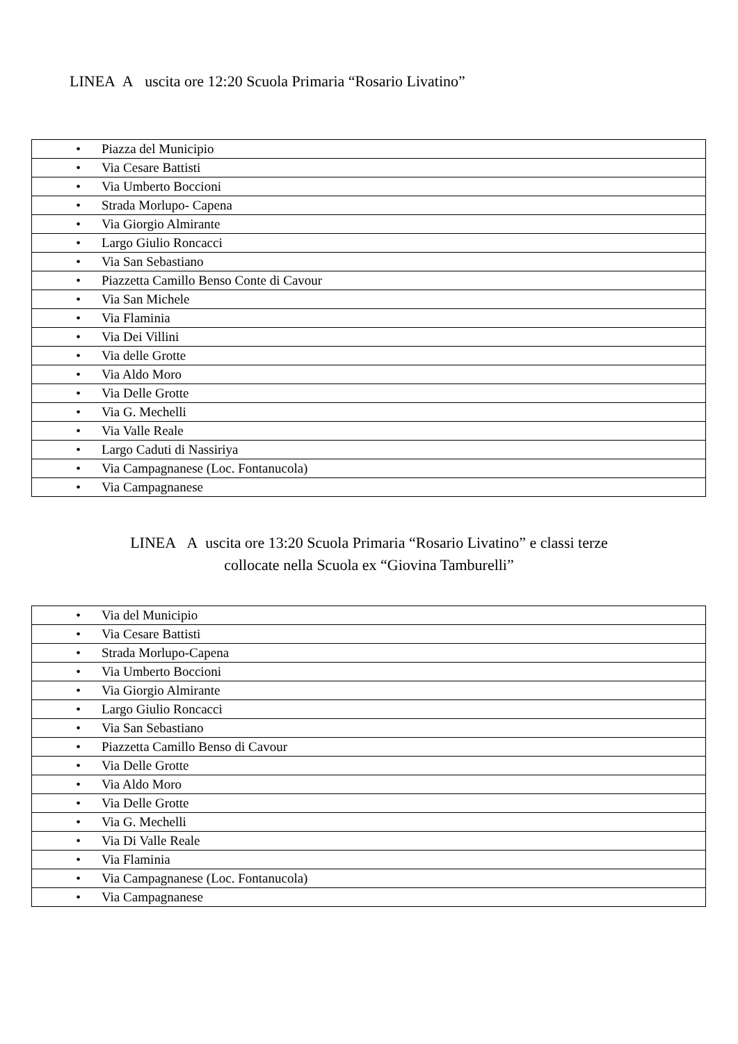LINEA A uscita ore 12:20 Scuola Primaria “Rosario Livatino”
| • Piazza del Municipio |
| • Via Cesare Battisti |
| • Via Umberto Boccioni |
| • Strada Morlupo- Capena |
| • Via Giorgio Almirante |
| • Largo Giulio Roncacci |
| • Via San Sebastiano |
| • Piazzetta Camillo Benso Conte di Cavour |
| • Via San Michele |
| • Via Flaminia |
| • Via Dei Villini |
| • Via delle Grotte |
| • Via Aldo Moro |
| • Via Delle Grotte |
| • Via G. Mechelli |
| • Via Valle Reale |
| • Largo Caduti di Nassiriya |
| • Via Campagnanese (Loc. Fontanucola) |
| • Via Campagnanese |
LINEA A uscita ore 13:20 Scuola Primaria “Rosario Livatino” e classi terze
collocate nella Scuola ex “Giovina Tamburelli”
| • Via del Municipio |
| • Via Cesare Battisti |
| • Strada Morlupo-Capena |
| • Via Umberto Boccioni |
| • Via Giorgio Almirante |
| • Largo Giulio Roncacci |
| • Via San Sebastiano |
| • Piazzetta Camillo Benso di Cavour |
| • Via Delle Grotte |
| • Via Aldo Moro |
| • Via Delle Grotte |
| • Via G. Mechelli |
| • Via Di Valle Reale |
| • Via Flaminia |
| • Via Campagnanese (Loc. Fontanucola) |
| • Via Campagnanese |